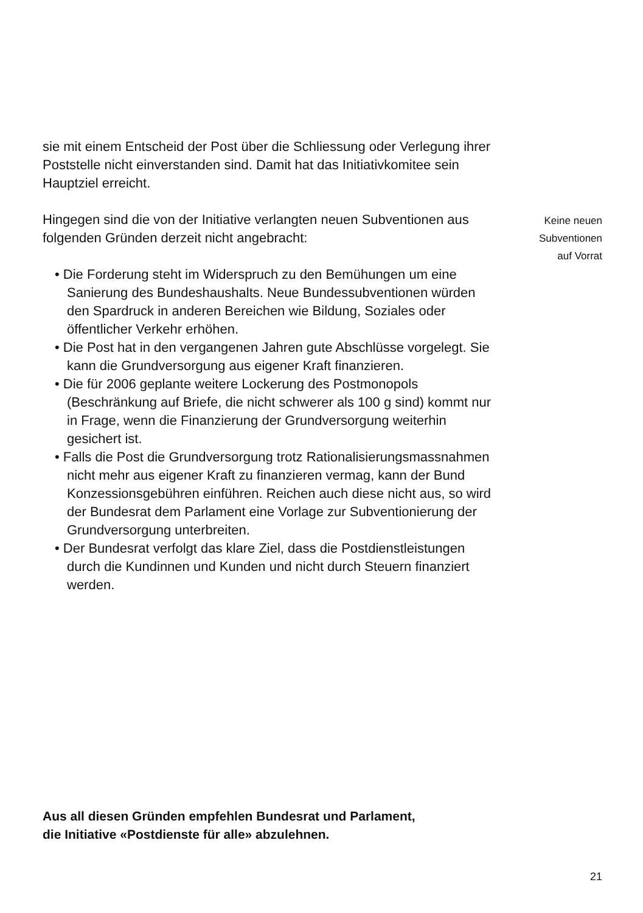sie mit einem Entscheid der Post über die Schliessung oder Verlegung ihrer Poststelle nicht einverstanden sind. Damit hat das Initiativkomitee sein Hauptziel erreicht.
Hingegen sind die von der Initiative verlangten neuen Subventionen aus folgenden Gründen derzeit nicht angebracht:
• Die Forderung steht im Widerspruch zu den Bemühungen um eine Sanierung des Bundeshaushalts. Neue Bundessubventionen würden den Spardruck in anderen Bereichen wie Bildung, Soziales oder öffentlicher Verkehr erhöhen.
• Die Post hat in den vergangenen Jahren gute Abschlüsse vorgelegt. Sie kann die Grundversorgung aus eigener Kraft finanzieren.
• Die für 2006 geplante weitere Lockerung des Postmonopols (Beschränkung auf Briefe, die nicht schwerer als 100 g sind) kommt nur in Frage, wenn die Finanzierung der Grundversorgung weiterhin gesichert ist.
• Falls die Post die Grundversorgung trotz Rationalisierungsmassnahmen nicht mehr aus eigener Kraft zu finanzieren vermag, kann der Bund Konzessionsgebühren einführen. Reichen auch diese nicht aus, so wird der Bundesrat dem Parlament eine Vorlage zur Subventionierung der Grundversorgung unterbreiten.
• Der Bundesrat verfolgt das klare Ziel, dass die Postdienstleistungen durch die Kundinnen und Kunden und nicht durch Steuern finanziert werden.
Keine neuen
Subventionen
auf Vorrat
Aus all diesen Gründen empfehlen Bundesrat und Parlament,
die Initiative «Postdienste für alle» abzulehnen.
21